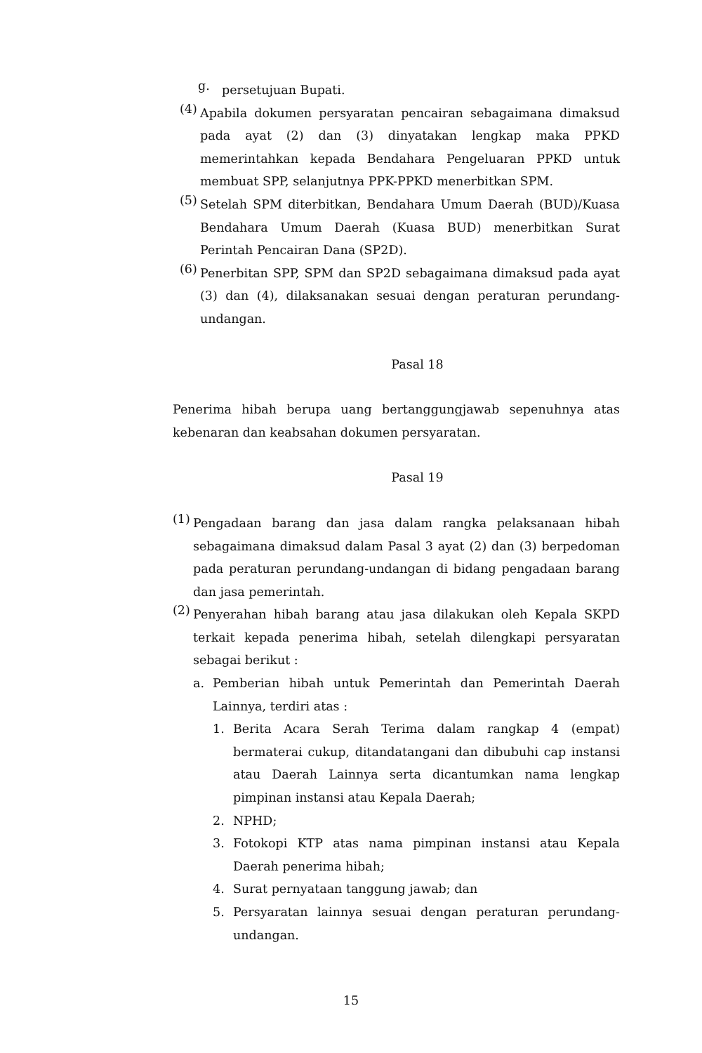g. persetujuan Bupati.
(4) Apabila dokumen persyaratan pencairan sebagaimana dimaksud pada ayat (2) dan (3) dinyatakan lengkap maka PPKD memerintahkan kepada Bendahara Pengeluaran PPKD untuk membuat SPP, selanjutnya PPK-PPKD menerbitkan SPM.
(5) Setelah SPM diterbitkan, Bendahara Umum Daerah (BUD)/Kuasa Bendahara Umum Daerah (Kuasa BUD) menerbitkan Surat Perintah Pencairan Dana (SP2D).
(6) Penerbitan SPP, SPM dan SP2D sebagaimana dimaksud pada ayat (3) dan (4), dilaksanakan sesuai dengan peraturan perundang-undangan.
Pasal 18
Penerima hibah berupa uang bertanggungjawab sepenuhnya atas kebenaran dan keabsahan dokumen persyaratan.
Pasal 19
(1) Pengadaan barang dan jasa dalam rangka pelaksanaan hibah sebagaimana dimaksud dalam Pasal 3 ayat (2) dan (3) berpedoman pada peraturan perundang-undangan di bidang pengadaan barang dan jasa pemerintah.
(2) Penyerahan hibah barang atau jasa dilakukan oleh Kepala SKPD terkait kepada penerima hibah, setelah dilengkapi persyaratan sebagai berikut :
a. Pemberian hibah untuk Pemerintah dan Pemerintah Daerah Lainnya, terdiri atas :
1. Berita Acara Serah Terima dalam rangkap 4 (empat) bermaterai cukup, ditandatangani dan dibubuhi cap instansi atau Daerah Lainnya serta dicantumkan nama lengkap pimpinan instansi atau Kepala Daerah;
2. NPHD;
3. Fotokopi KTP atas nama pimpinan instansi atau Kepala Daerah penerima hibah;
4. Surat pernyataan tanggung jawab; dan
5. Persyaratan lainnya sesuai dengan peraturan perundang-undangan.
15